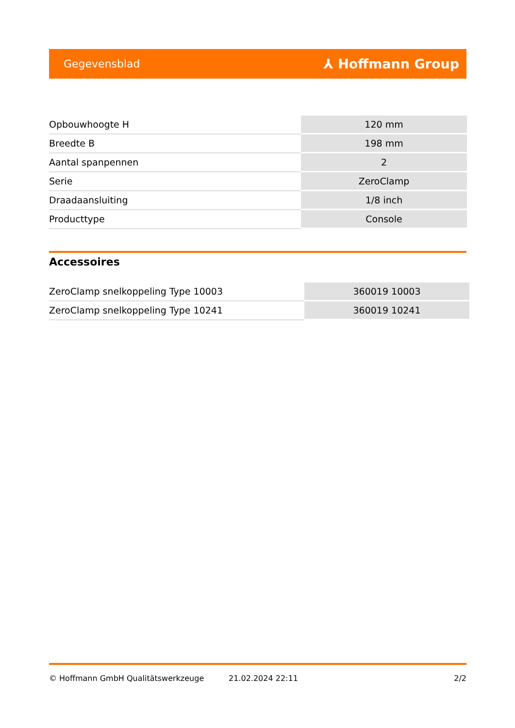Gegevensblad ⅄ Hoffmann Group
| Opbouwhoogte H | 120 mm |
| Breedte B | 198 mm |
| Aantal spanpennen | 2 |
| Serie | ZeroClamp |
| Draadaansluiting | 1/8 inch |
| Producttype | Console |
Accessoires
| ZeroClamp snelkoppeling Type 10003 | 360019 10003 |
| ZeroClamp snelkoppeling Type 10241 | 360019 10241 |
© Hoffmann GmbH Qualitätswerkzeuge 21.02.2024 22:11 2/2